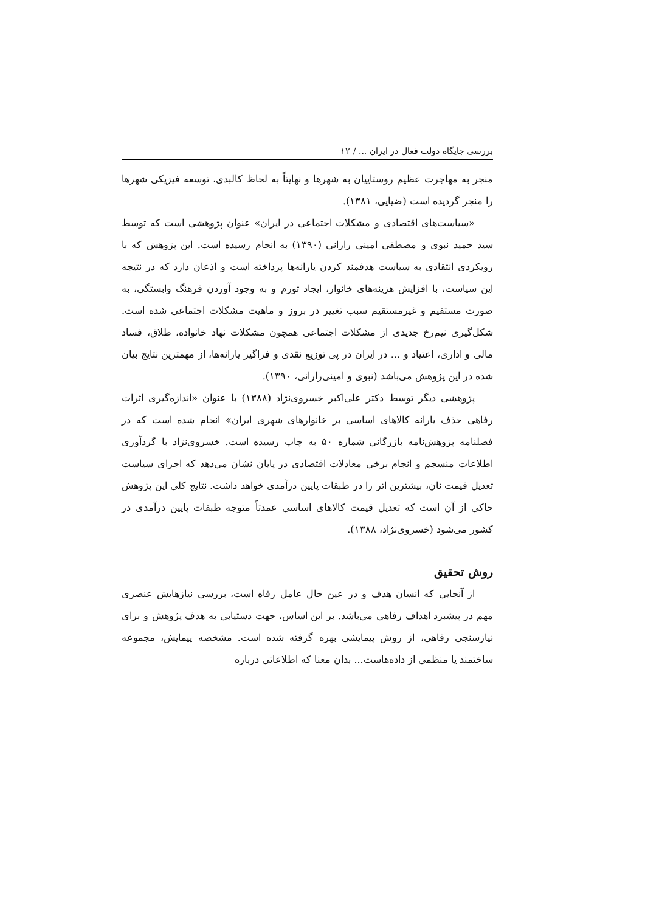بررسی جایگاه دولت فعال در ایران ... / ۱۲
منجر به مهاجرت عظیم روستاییان به شهرها و نهایتاً به لحاظ کالبدی، توسعه فیزیکی شهرها را منجر گردیده است (ضیایی، ۱۳۸۱).
«سیاست‌های اقتصادی و مشکلات اجتماعی در ایران» عنوان پژوهشی است که توسط سید حمید نبوی و مصطفی امینی رارانی (۱۳۹۰) به انجام رسیده است. این پژوهش که با رویکردی انتقادی به سیاست هدفمند کردن یارانه‌ها پرداخته است و اذعان دارد که در نتیجه این سیاست، با افزایش هزینه‌های خانوار، ایجاد تورم و به وجود آوردن فرهنگ وابستگی، به صورت مستقیم و غیرمستقیم سبب تغییر در بروز و ماهیت مشکلات اجتماعی شده است. شکل‌گیری نیم‌رخ جدیدی از مشکلات اجتماعی همچون مشکلات نهاد خانواده، طلاق، فساد مالی و اداری، اعتیاد و ... در ایران در پی توزیع نقدی و فراگیر یارانه‌ها، از مهمترین نتایج بیان شده در این پژوهش می‌باشد (نبوی و امینی‌رارانی، ۱۳۹۰).
پژوهشی دیگر توسط دکتر علی‌اکبر خسروی‌نژاد (۱۳۸۸) با عنوان «اندازه‌گیری اثرات رفاهی حذف یارانه کالاهای اساسی بر خانوارهای شهری ایران» انجام شده است که در فصلنامه پژوهش‌نامه بازرگانی شماره ۵۰ به چاپ رسیده است. خسروی‌نژاد با گردآوری اطلاعات منسجم و انجام برخی معادلات اقتصادی در پایان نشان می‌دهد که اجرای سیاست تعدیل قیمت نان، بیشترین اثر را در طبقات پایین درآمدی خواهد داشت. نتایج کلی این پژوهش حاکی از آن است که تعدیل قیمت کالاهای اساسی عمدتاً متوجه طبقات پایین درآمدی در کشور می‌شود (خسروی‌نژاد، ۱۳۸۸).
روش تحقیق
از آنجایی که انسان هدف و در عین حال عامل رفاه است، بررسی نیازهایش عنصری مهم در پیشبرد اهداف رفاهی می‌باشد. بر این اساس، جهت دستیابی به هدف پژوهش و برای نیازسنجی رفاهی، از روش پیمایشی بهره گرفته شده است. مشخصه پیمایش، مجموعه ساختمند یا منظمی از داده‌هاست... بدان معنا که اطلاعاتی درباره